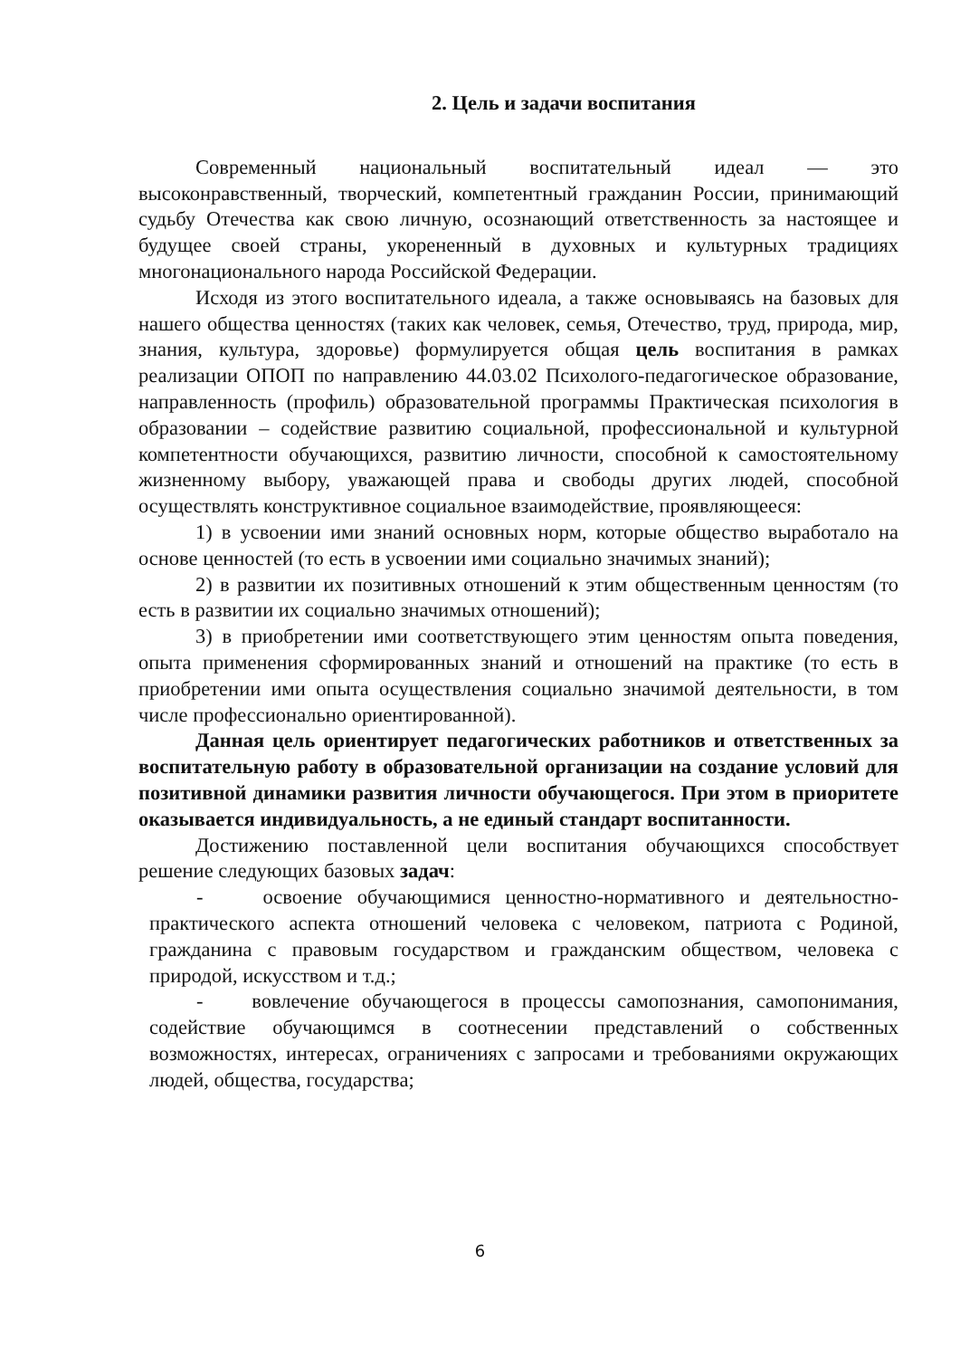2. Цель и задачи воспитания
Современный национальный воспитательный идеал — это высоконравственный, творческий, компетентный гражданин России, принимающий судьбу Отечества как свою личную, осознающий ответственность за настоящее и будущее своей страны, укорененный в духовных и культурных традициях многонационального народа Российской Федерации.
Исходя из этого воспитательного идеала, а также основываясь на базовых для нашего общества ценностях (таких как человек, семья, Отечество, труд, природа, мир, знания, культура, здоровье) формулируется общая цель воспитания в рамках реализации ОПОП по направлению 44.03.02 Психолого-педагогическое образование, направленность (профиль) образовательной программы Практическая психология в образовании – содействие развитию социальной, профессиональной и культурной компетентности обучающихся, развитию личности, способной к самостоятельному жизненному выбору, уважающей права и свободы других людей, способной осуществлять конструктивное социальное взаимодействие, проявляющееся:
1) в усвоении ими знаний основных норм, которые общество выработало на основе ценностей (то есть в усвоении ими социально значимых знаний);
2) в развитии их позитивных отношений к этим общественным ценностям (то есть в развитии их социально значимых отношений);
3) в приобретении ими соответствующего этим ценностям опыта поведения, опыта применения сформированных знаний и отношений на практике (то есть в приобретении ими опыта осуществления социально значимой деятельности, в том числе профессионально ориентированной).
Данная цель ориентирует педагогических работников и ответственных за воспитательную работу в образовательной организации на создание условий для позитивной динамики развития личности обучающегося. При этом в приоритете оказывается индивидуальность, а не единый стандарт воспитанности.
Достижению поставленной цели воспитания обучающихся способствует решение следующих базовых задач:
- освоение обучающимися ценностно-нормативного и деятельностно-практического аспекта отношений человека с человеком, патриота с Родиной, гражданина с правовым государством и гражданским обществом, человека с природой, искусством и т.д.;
- вовлечение обучающегося в процессы самопознания, самопонимания, содействие обучающимся в соотнесении представлений о собственных возможностях, интересах, ограничениях с запросами и требованиями окружающих людей, общества, государства;
6